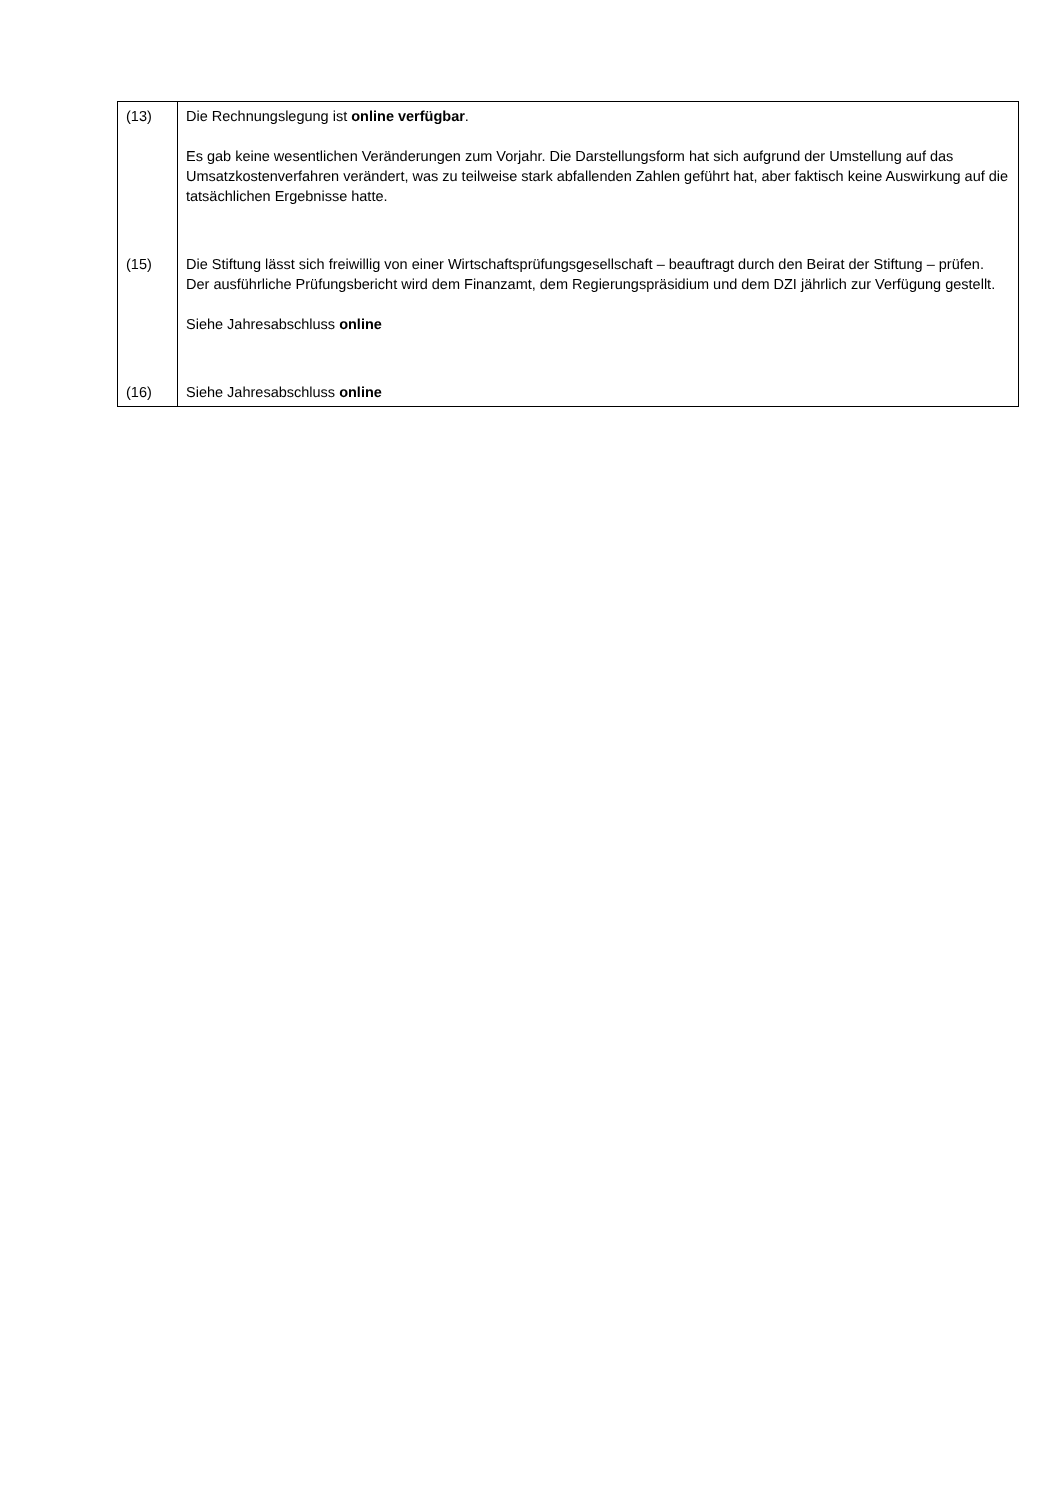| (13) | Die Rechnungslegung ist online verfügbar . Es gab keine wesentlichen Veränderungen zum Vorjahr. Die Darstellungsform hat sich aufgrund der Umstellung auf das Umsatzkostenverfahren verändert, was zu teilweise stark abfallenden Zahlen geführt hat, aber faktisch keine Auswirkung auf die tatsächlichen Ergebnisse hatte. |
| (15) | Die Stiftung lässt sich freiwillig von einer Wirtschaftsprüfungsgesellschaft – beauftragt durch den Beirat der Stiftung – prüfen. Der ausführliche Prüfungsbericht wird dem Finanzamt, dem Regierungspräsidium und dem DZI jährlich zur Verfügung gestellt. Siehe Jahresabschluss online |
| (16) | Siehe Jahresabschluss online |